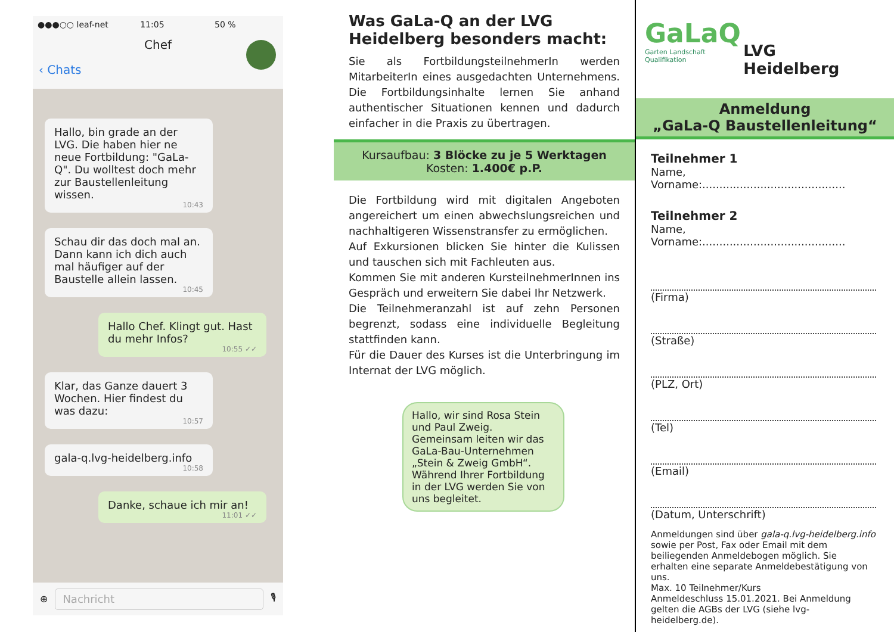●●●○○ leaf-net 11:05 50 %
Chef
‹ Chats
Hallo, bin grade an der LVG. Die haben hier ne neue Fortbildung: "GaLa-Q". Du wolltest doch mehr zur Baustellenleitung wissen.
10:43
Schau dir das doch mal an. Dann kann ich dich auch mal häufiger auf der Baustelle allein lassen.
10:45
Hallo Chef. Klingt gut. Hast du mehr Infos?
10:55 ✓✓
Klar, das Ganze dauert 3 Wochen. Hier findest du was dazu:
10:57
gala-q.lvg-heidelberg.info
10:58
Danke, schaue ich mir an!
11:01 ✓✓
⊕
Nachricht
🎙
Was GaLa-Q an der LVG Heidelberg besonders macht:
Sie als FortbildungsteilnehmerIn werden MitarbeiterIn eines ausgedachten Unternehmens. Die Fortbildungsinhalte lernen Sie anhand authentischer Situationen kennen und dadurch einfacher in die Praxis zu übertragen.
Kursaufbau: 3 Blöcke zu je 5 Werktagen
Kosten: 1.400€ p.P.
Die Fortbildung wird mit digitalen Angeboten angereichert um einen abwechslungsreichen und nachhaltigeren Wissenstransfer zu ermöglichen.
Auf Exkursionen blicken Sie hinter die Kulissen und tauschen sich mit Fachleuten aus.
Kommen Sie mit anderen KursteilnehmerInnen ins Gespräch und erweitern Sie dabei Ihr Netzwerk.
Die Teilnehmeranzahl ist auf zehn Personen begrenzt, sodass eine individuelle Begleitung stattfinden kann.
Für die Dauer des Kurses ist die Unterbringung im Internat der LVG möglich.
Hallo, wir sind Rosa Stein und Paul Zweig. Gemeinsam leiten wir das GaLa-Bau-Unternehmen „Stein & Zweig GmbH“. Während Ihrer Fortbildung in der LVG werden Sie von uns begleitet.
GaLaQ
Garten Landschaft Qualifikation
LVG Heidelberg
Anmeldung
„GaLa-Q Baustellenleitung“
Teilnehmer 1
Name, Vorname:..........................................
Teilnehmer 2
Name, Vorname:..........................................
(Firma)
(Straße)
(PLZ, Ort)
(Tel)
(Email)
(Datum, Unterschrift)
Anmeldungen sind über gala-q.lvg-heidelberg.info sowie per Post, Fax oder Email mit dem beiliegenden Anmeldebogen möglich. Sie erhalten eine separate Anmeldebestätigung von uns.
Max. 10 Teilnehmer/Kurs
Anmeldeschluss 15.01.2021. Bei Anmeldung gelten die AGBs der LVG (siehe lvg-heidelberg.de).